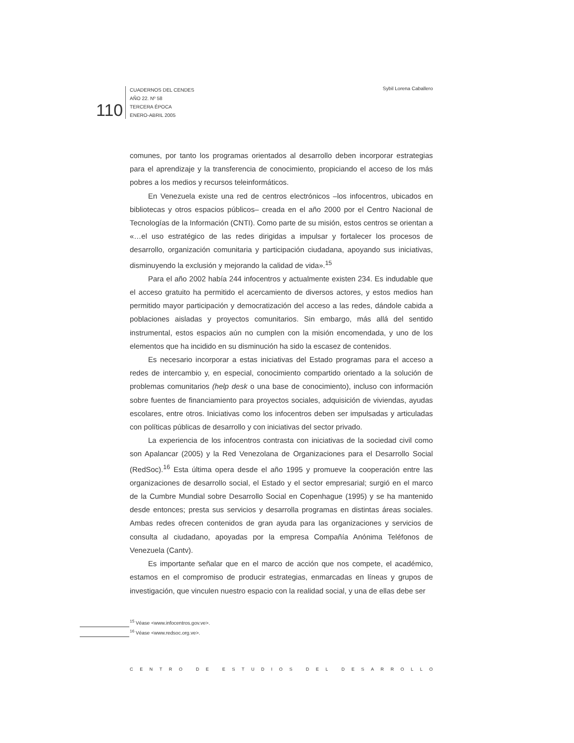110
CUADERNOS DEL CENDES
AÑO 22. Nº 58
TERCERA ÉPOCA
ENERO-ABRIL 2005
Sybil Lorena Caballero
comunes, por tanto los programas orientados al desarrollo deben incorporar estrategias para el aprendizaje y la transferencia de conocimiento, propiciando el acceso de los más pobres a los medios y recursos teleinformáticos.
En Venezuela existe una red de centros electrónicos –los infocentros, ubicados en bibliotecas y otros espacios públicos– creada en el año 2000 por el Centro Nacional de Tecnologías de la Información (CNTI). Como parte de su misión, estos centros se orientan a «…el uso estratégico de las redes dirigidas a impulsar y fortalecer los procesos de desarrollo, organización comunitaria y participación ciudadana, apoyando sus iniciativas, disminuyendo la exclusión y mejorando la calidad de vida».<sup>15</sup>
Para el año 2002 había 244 infocentros y actualmente existen 234. Es indudable que el acceso gratuito ha permitido el acercamiento de diversos actores, y estos medios han permitido mayor participación y democratización del acceso a las redes, dándole cabida a poblaciones aisladas y proyectos comunitarios. Sin embargo, más allá del sentido instrumental, estos espacios aún no cumplen con la misión encomendada, y uno de los elementos que ha incidido en su disminución ha sido la escasez de contenidos.
Es necesario incorporar a estas iniciativas del Estado programas para el acceso a redes de intercambio y, en especial, conocimiento compartido orientado a la solución de problemas comunitarios (help desk o una base de conocimiento), incluso con información sobre fuentes de financiamiento para proyectos sociales, adquisición de viviendas, ayudas escolares, entre otros. Iniciativas como los infocentros deben ser impulsadas y articuladas con políticas públicas de desarrollo y con iniciativas del sector privado.
La experiencia de los infocentros contrasta con iniciativas de la sociedad civil como son Apalancar (2005) y la Red Venezolana de Organizaciones para el Desarrollo Social (RedSoc).<sup>16</sup> Esta última opera desde el año 1995 y promueve la cooperación entre las organizaciones de desarrollo social, el Estado y el sector empresarial; surgió en el marco de la Cumbre Mundial sobre Desarrollo Social en Copenhague (1995) y se ha mantenido desde entonces; presta sus servicios y desarrolla programas en distintas áreas sociales. Ambas redes ofrecen contenidos de gran ayuda para las organizaciones y servicios de consulta al ciudadano, apoyadas por la empresa Compañía Anónima Teléfonos de Venezuela (Cantv).
Es importante señalar que en el marco de acción que nos compete, el académico, estamos en el compromiso de producir estrategias, enmarcadas en líneas y grupos de investigación, que vinculen nuestro espacio con la realidad social, y una de ellas debe ser
<sup>15</sup> Véase <www.infocentros.gov.ve>.
<sup>16</sup> Véase <www.redsoc.org.ve>.
CENTRO DE ESTUDIOS DEL DESARROLLO